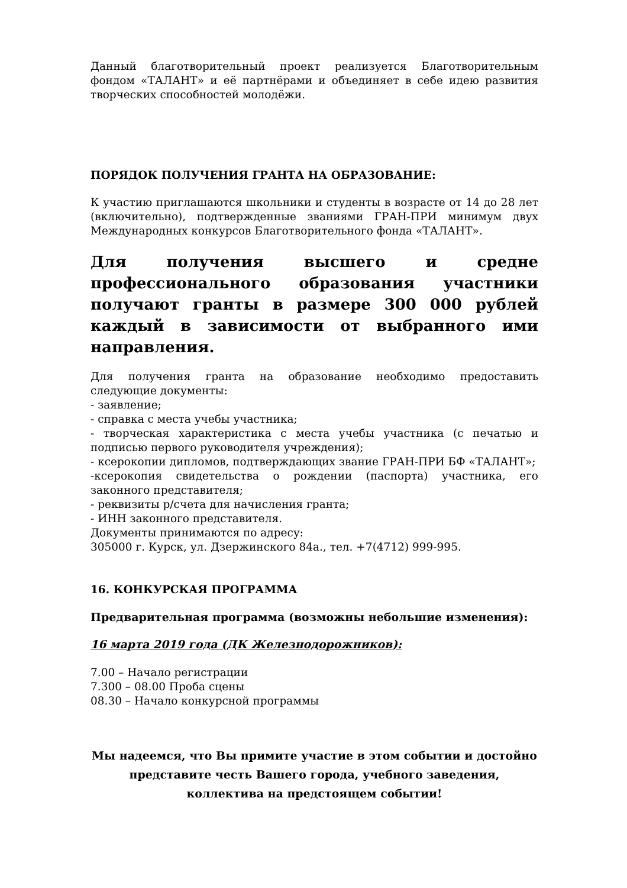Данный благотворительный проект реализуется Благотворительным фондом «ТАЛАНТ» и её партнёрами и объединяет в себе идею развития творческих способностей молодёжи.
ПОРЯДОК ПОЛУЧЕНИЯ ГРАНТА НА ОБРАЗОВАНИЕ:
К участию приглашаются школьники и студенты в возрасте от 14 до 28 лет (включительно), подтвержденные званиями ГРАН-ПРИ минимум двух Международных конкурсов Благотворительного фонда «ТАЛАНТ».
Для получения высшего и средне профессионального образования участники получают гранты в размере 300 000 рублей каждый в зависимости от выбранного ими направления.
Для получения гранта на образование необходимо предоставить следующие документы:
- заявление;
- справка с места учебы участника;
- творческая характеристика с места учебы участника (с печатью и подписью первого руководителя учреждения);
- ксерокопии дипломов, подтверждающих звание ГРАН-ПРИ БФ «ТАЛАНТ»;
-ксерокопия свидетельства о рождении (паспорта) участника, его законного представителя;
- реквизиты р/счета для начисления гранта;
- ИНН законного представителя.
Документы принимаются по адресу:
305000 г. Курск, ул. Дзержинского 84а., тел. +7(4712) 999-995.
16. КОНКУРСКАЯ ПРОГРАММА
Предварительная программа (возможны небольшие изменения):
16 марта 2019 года (ДК Железнодорожников):
7.00 – Начало регистрации
7.300 – 08.00 Проба сцены
08.30 – Начало конкурсной программы
Мы надеемся, что Вы примите участие в этом событии и достойно представите честь Вашего города, учебного заведения, коллектива на предстоящем событии!